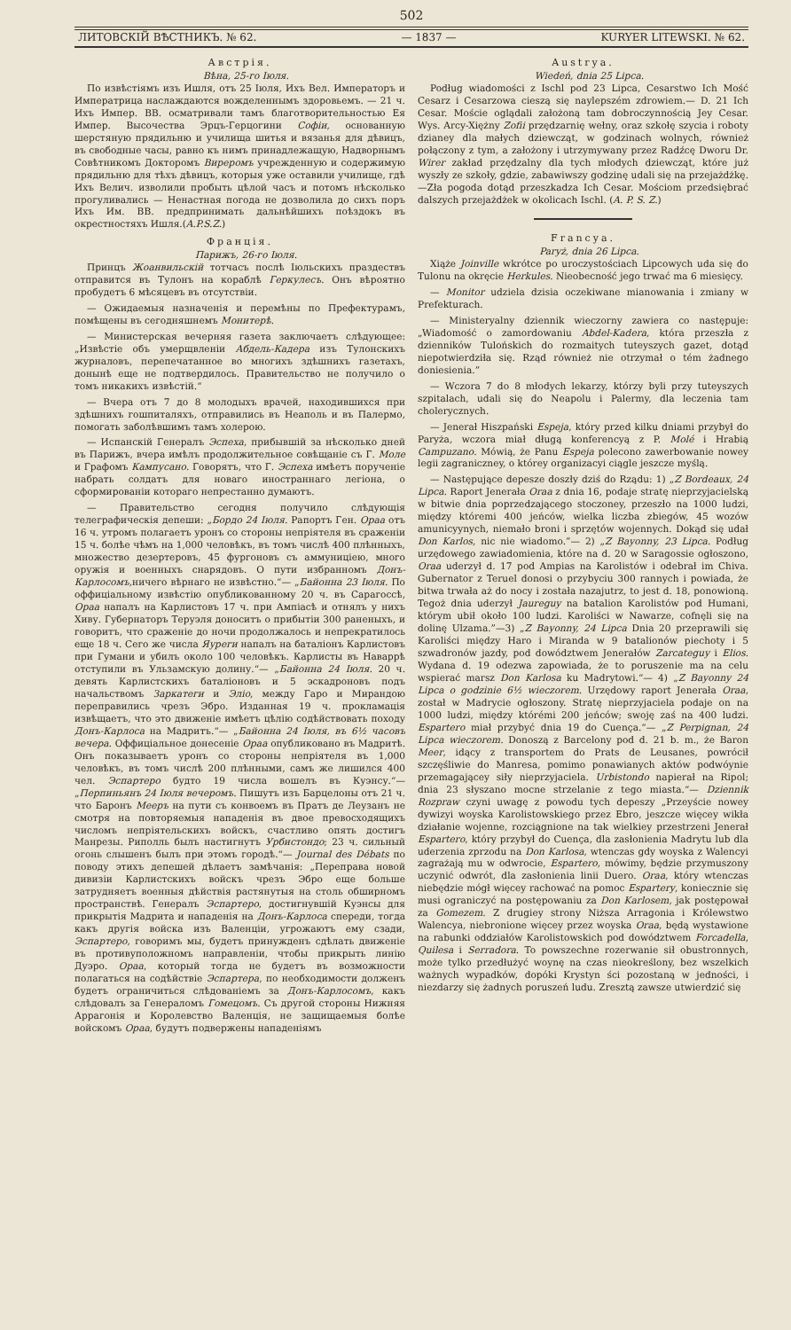502
ЛИТОВСКІЙ ВѢСТНИКЪ. № 62. — 1837 — KURYER LITEWSKI. № 62.
Австрія.
Вѣна, 25-го Іюля.
По извѣстіямъ изъ Ишля, отъ 25 Іюля, Ихъ Вел. Императоръ и Императрица наслаждаются вожделеннымъ здоровьемъ. — 21 ч. Ихъ Импер. ВВ. осматривали тамъ благотворительностью Ея Импер. Высочества Эрцъ-Герцогини Софіи, основанную шерстяную прядильню и училища шитья и вязанья для дѣвицъ, въ свободные часы, равно къ нимъ принадлежащую, Надворнымъ Совѣтникомъ Докторомъ Виреромъ учрежденную и содержимую прядильню для тѣхъ дѣвицъ, которыя уже оставили училище, гдѣ Ихъ Велич. изволили пробыть цѣлой часъ и потомъ нѣсколько прогуливались — Ненастная погода не дозволила до сихъ поръ Ихъ Им. ВВ. предпринимать дальнѣйшихъ поѣздокъ въ окрестностяхъ Ишля.(A.P.S.Z.)
Франція.
Парижъ, 26-го Іюля.
Принцъ Жоанвильскій тотчасъ послѣ Іюльскихъ праздествъ отправится въ Тулонъ на кораблѣ Геркулесъ. Онъ вѣроятно пробудетъ 6 мѣсяцевъ въ отсутствіи.
— Ожидаемыя назначенія и перемѣны по Префектурамъ, помѣщены въ сегодняшнемъ Монитерѣ.
— Министерская вечерняя газета заключаетъ слѣдующее: „Извѣстіе объ умерщвленіи Абдель-Кадера изъ Тулонскихъ журналовъ, перепечатанное во многихъ здѣшнихъ газетахъ, донынѣ еще не подтвердилось. Правительство не получило о томъ никакихъ извѣстій.“
— Вчера отъ 7 до 8 молодыхъ врачей, находившихся при здѣшнихъ гошпиталяхъ, отправились въ Неаполь и въ Палермо, помогать заболѣвшимъ тамъ холерою.
— Испанскій Генералъ Эспеха, прибывшій за нѣсколько дней въ Парижъ, вчера имѣлъ продолжительное совѣщаніе съ Г. Моле и Графомъ Кампусано. Говорятъ, что Г. Эспеха имѣетъ порученіе набрать солдатъ для новаго иностраннаго легіона, о сформированіи котораго непрестанно думаютъ.
— Правительство сегодня получило слѣдующія телеграфическія депеши: „Бордо 24 Іюля. Рапортъ Ген. Ораа отъ 16 ч. утромъ полагаетъ уронъ со стороны непріятеля въ сраженіи 15 ч. болѣе чѣмъ на 1,000 человѣкъ, въ томъ числѣ 400 плѣнныхъ, множество дезертеровъ, 45 фургоновъ съ аммуниціею, много оружія и военныхъ снарядовъ. О пути избранномъ Донъ-Карлосомъ,ничего вѣрнаго не извѣстно.“— „Байонна 23 Іюля. По оффиціальному извѣстію опубликованному 20 ч. въ Сарагоссѣ, Ораа напалъ на Карлистовъ 17 ч. при Ампіасѣ и отнялъ у нихъ Хиву. Губернаторъ Теруэля доноситъ о прибытіи 300 раненыхъ, и говоритъ, что сраженіе до ночи продолжалось и непрекратилось еще 18 ч. Сего же числа Яуреги напалъ на баталіонъ Карлистовъ при Гумани и убилъ около 100 человѣкъ. Карлисты въ Наваррѣ отступили въ Ульзамскую долину.“— „Байонна 24 Іюля. 20 ч. девять Карлистскихъ баталіоновъ и 5 эскадроновъ подъ начальствомъ Заркатеги и Эліо, между Гаро и Мирандою переправились чрезъ Эбро. Изданная 19 ч. прокламація извѣщаетъ, что это движеніе имѣетъ цѣлію содѣйствовать походу Донъ-Карлоса на Мадритъ.“— „Байонна 24 Іюля, въ 6½ часовъ вечера. Оффиціальное донесеніе Ораа опубликовано въ Мадритѣ. Онъ показываетъ уронъ со стороны непріятеля въ 1,000 человѣкъ, въ томъ числѣ 200 плѣнными, самъ же лишился 400 чел. Эспартеро будто 19 числа вошелъ въ Куэнсу.“— „Перпиньянъ 24 Іюля вечеромъ. Пишутъ изъ Барцелоны отъ 21 ч. что Баронъ Мееръ на пути съ конвоемъ въ Пратъ де Леузанъ не смотря на повторяемыя нападенія въ двое превосходящихъ числомъ непріятельскихъ войскъ, счастливо опять достигъ Манрезы. Риполль былъ настигнутъ Урбистондо; 23 ч. сильный огонь слышенъ былъ при этомъ городѣ.“— Journal des Débats по поводу этихъ депешей дѣлаетъ замѣчанія: „Переправа новой дивизіи Карлистскихъ войскъ чрезъ Эбро еще больше затрудняетъ военныя дѣйствія растянутыя на столь обширномъ пространствѣ. Генералъ Эспартеро, достигнувшій Куэнсы для прикрытія Мадрита и нападенія на Донъ-Карлоса спереди, тогда какъ другія войска изъ Валенціи, угрожаютъ ему сзади, Эспартеро, говоримъ мы, будетъ принужденъ сдѣлать движеніе въ противуположномъ направленіи, чтобы прикрыть линію Дуэро. Ораа, который тогда не будетъ въ возможности полагаться на содѣйствіе Эспартера, по необходимости долженъ будетъ ограничиться слѣдованіемъ за Донъ-Карлосомъ, какъ слѣдовалъ за Генераломъ Гомецомъ. Съ другой стороны Нижняя Аррагонія и Королевство Валенція, не защищаемыя болѣе войскомъ Ораа, будутъ подвержены нападеніямъ
Austrya.
Wiedeń, dnia 25 Lipca.
Podług wiadomości z Ischl pod 23 Lipca, Cesarstwo Ich Mość Cesarz i Cesarzowa cieszą się naylepszém zdrowiem.— D. 21 Ich Cesar. Moście oglądali założoną tam dobroczynnością Jey Cesar. Wys. Arcy-Xiężny Zofii przędzarnię wełny, oraz szkołę szycia i roboty dzianey dla małych dziewcząt, w godzinach wolnych, również połączony z tym, a założony i utrzymywany przez Radźcę Dworu Dr. Wirer zakład przędzalny dla tych młodych dziewcząt, które już wyszły ze szkoły, gdzie, zabawiwszy godzinę udali się na przejażdżkę.—Zła pogoda dotąd przeszkadza Ich Cesar. Mościom przedsiębrać dalszych przejażdżek w okolicach Ischl. (A. P. S. Z.)
Francya.
Paryż, dnia 26 Lipca.
Xiąże Joinville wkrótce po uroczystościach Lipcowych uda się do Tulonu na okręcie Herkules. Nieobecność jego trwać ma 6 miesięcy.
— Monitor udziela dzisia oczekiwane mianowania i zmiany w Prefekturach.
— Ministeryalny dziennik wieczorny zawiera co następuje: „Wiadomość o zamordowaniu Abdel-Kadera, która przeszła z dzienników Tulońskich do rozmaitych tuteyszych gazet, dotąd niepotwierdziła się. Rząd również nie otrzymał o tém żadnego doniesienia.”
— Wczora 7 do 8 młodych lekarzy, którzy byli przy tuteyszych szpitalach, udali się do Neapolu i Palermy, dla leczenia tam cholerycznych.
— Jenerał Hiszpański Espeja, który przed kilku dniami przybył do Paryża, wczora miał długą konferencyą z P. Molé i Hrabią Campuzano. Mówią, że Panu Espeja polecono zawerbowanie nowey legii zagraniczney, o którey organizacyi ciągle jeszcze myślą.
— Następujące depesze doszły dziś do Rządu: 1) „Z Bordeaux, 24 Lipca. Raport Jenerała Oraa z dnia 16, podaje stratę nieprzyjacielską w bitwie dnia poprzedzającego stoczoney, przeszło na 1000 ludzi, między któremi 400 jeńców, wielka liczba zbiegów, 45 wozów amunicyynych, niemało broni i sprzętów wojennych. Dokąd się udał Don Karlos, nic nie wiadomo.”— 2) „Z Bayonny, 23 Lipca. Podług urzędowego zawiadomienia, które na d. 20 w Saragossie ogłoszono, Oraa uderzył d. 17 pod Ampias na Karolistów i odebrał im Chiva. Gubernator z Teruel donosi o przybyciu 300 rannych i powiada, że bitwa trwała aż do nocy i została nazajutrz, to jest d. 18, ponowioną. Tegoż dnia uderzył Jaureguy na batalion Karolistów pod Humani, którym ubił około 100 ludzi. Karoliści w Nawarze, cofnęli się na dolinę Ulzama.”—3) „Z Bayonny, 24 Lipca Dnia 20 przeprawili się Karoliści między Haro i Miranda w 9 batalionów piechoty i 5 szwadronów jazdy, pod dowództwem Jenerałów Zarcateguy i Elios. Wydana d. 19 odezwa zapowiada, że to poruszenie ma na celu wspierać marsz Don Karlosa ku Madrytowi.“— 4) „Z Bayonny 24 Lipca o godzinie 6½ wieczorem. Urzędowy raport Jenerała Oraa, został w Madrycie ogłoszony. Stratę nieprzyjaciela podaje on na 1000 ludzi, między którémi 200 jeńców; swoję zaś na 400 ludzi. Espartero miał przybyć dnia 19 do Cuença.“— „Z Perpignan, 24 Lipca wieczorem. Donoszą z Barcelony pod d. 21 b. m., że Baron Meer, idący z transportem do Prats de Leusanes, powrócił szczęśliwie do Manresa, pomimo ponawianych aktów podwóynie przemagającey siły nieprzyjaciela. Urbistondo napierał na Ripol; dnia 23 słyszano mocne strzelanie z tego miasta.“— Dziennik Rozpraw czyni uwagę z powodu tych depeszy „Przeyście nowey dywizyi woyska Karolistowskiego przez Ebro, jeszcze więcey wikła działanie wojenne, rozciągnione na tak wielkiey przestrzeni Jenerał Espartero, który przybył do Cuença, dla zasłonienia Madrytu lub dla uderzenia zprzodu na Don Karlosa, wtenczas gdy woyska z Walencyi zagrażają mu w odwrocie, Espartero, mówimy, będzie przymuszony uczynić odwrót, dla zasłonienia linii Duero. Oraa, który wtenczas niebędzie mógł więcey rachować na pomoc Espartery, koniecznie się musi ograniczyć na postępowaniu za Don Karlosem, jak postępował za Gomezem. Z drugiey strony Niższa Arragonia i Królewstwo Walencya, niebronione więcey przez woyska Oraa, będą wystawione na rabunki oddziałów Karolistowskich pod dowództwem Forcadella, Quilesa i Serradora. To powszechne rozerwanie sił obustronnych, może tylko przedłużyć woynę na czas nieokreślony, bez wszelkich ważnych wypadków, dopóki Krystyn ści pozostaną w jedności, i niezdarzy się żadnych poruszeń ludu. Zresztą zawsze utwierdzić się